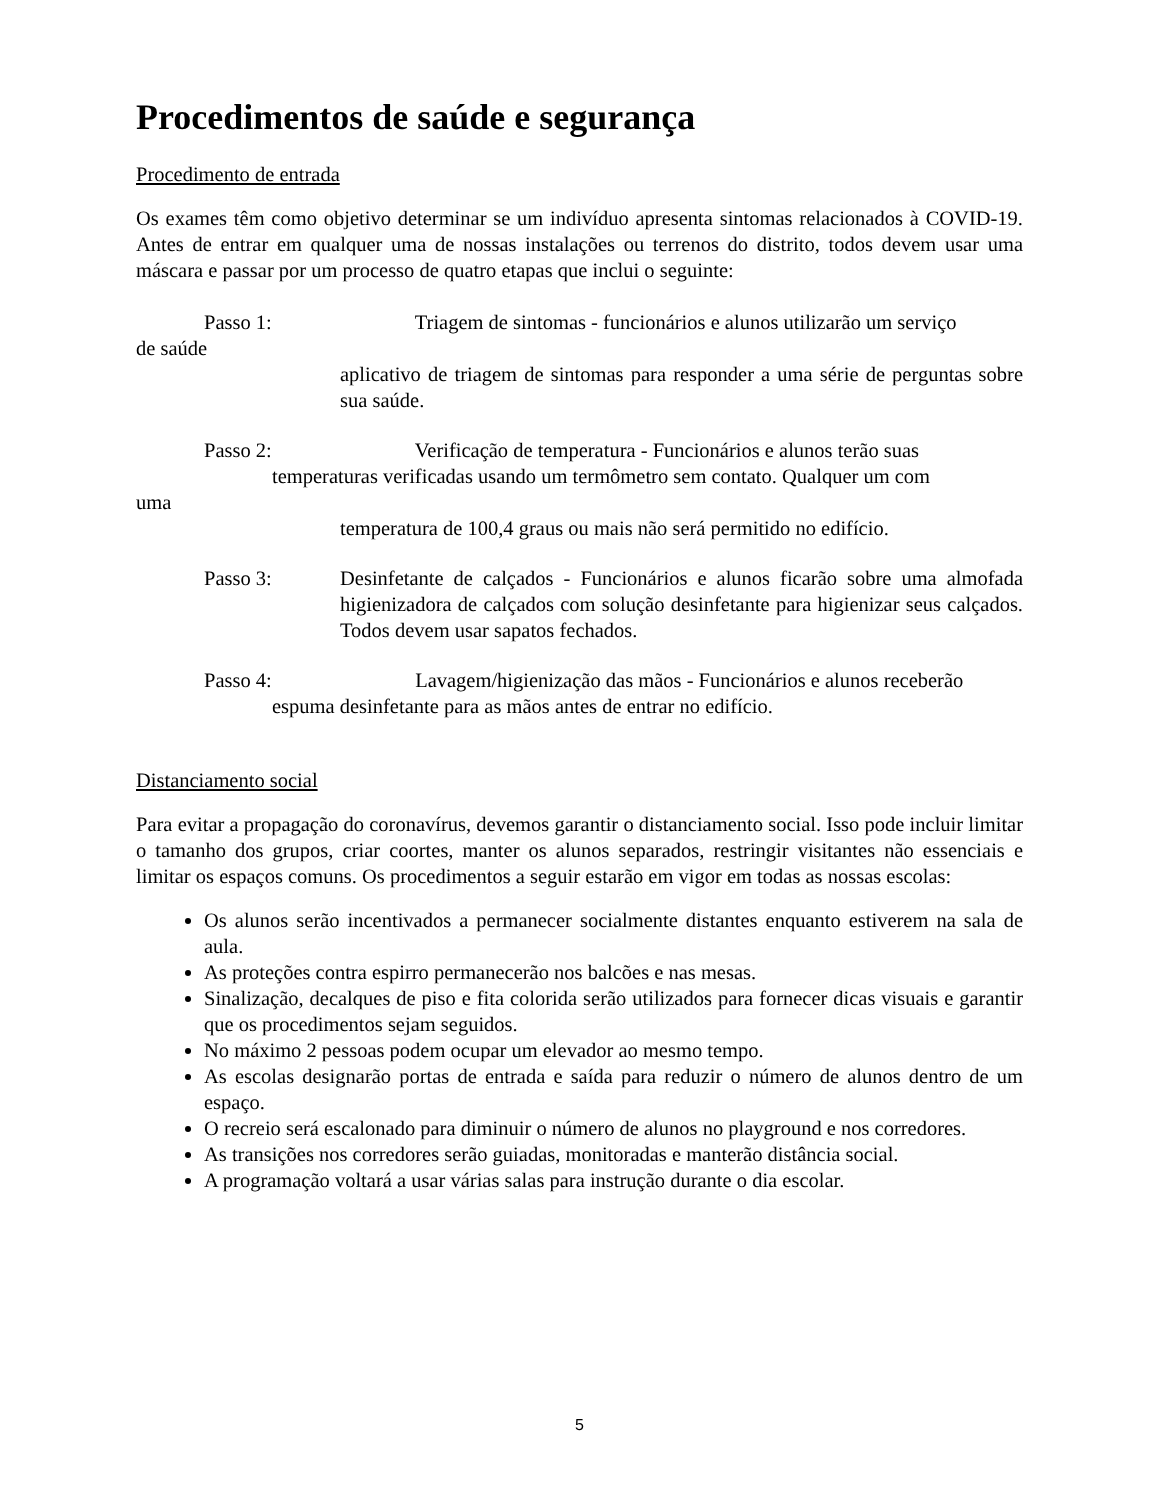Procedimentos de saúde e segurança
Procedimento de entrada
Os exames têm como objetivo determinar se um indivíduo apresenta sintomas relacionados à COVID-19. Antes de entrar em qualquer uma de nossas instalações ou terrenos do distrito, todos devem usar uma máscara e passar por um processo de quatro etapas que inclui o seguinte:
Passo 1: Triagem de sintomas - funcionários e alunos utilizarão um serviço
de saúde
aplicativo de triagem de sintomas para responder a uma série de perguntas sobre sua saúde.
Passo 2: Verificação de temperatura - Funcionários e alunos terão suas
temperaturas verificadas usando um termômetro sem contato. Qualquer um com
uma
temperatura de 100,4 graus ou mais não será permitido no edifício.
Passo 3: Desinfetante de calçados - Funcionários e alunos ficarão sobre uma almofada higienizadora de calçados com solução desinfetante para higienizar seus calçados. Todos devem usar sapatos fechados.
Passo 4: Lavagem/higienização das mãos - Funcionários e alunos receberão
espuma desinfetante para as mãos antes de entrar no edifício.
Distanciamento social
Para evitar a propagação do coronavírus, devemos garantir o distanciamento social. Isso pode incluir limitar o tamanho dos grupos, criar coortes, manter os alunos separados, restringir visitantes não essenciais e limitar os espaços comuns. Os procedimentos a seguir estarão em vigor em todas as nossas escolas:
Os alunos serão incentivados a permanecer socialmente distantes enquanto estiverem na sala de aula.
As proteções contra espirro permanecerão nos balcões e nas mesas.
Sinalização, decalques de piso e fita colorida serão utilizados para fornecer dicas visuais e garantir que os procedimentos sejam seguidos.
No máximo 2 pessoas podem ocupar um elevador ao mesmo tempo.
As escolas designarão portas de entrada e saída para reduzir o número de alunos dentro de um espaço.
O recreio será escalonado para diminuir o número de alunos no playground e nos corredores.
As transições nos corredores serão guiadas, monitoradas e manterão distância social.
A programação voltará a usar várias salas para instrução durante o dia escolar.
5